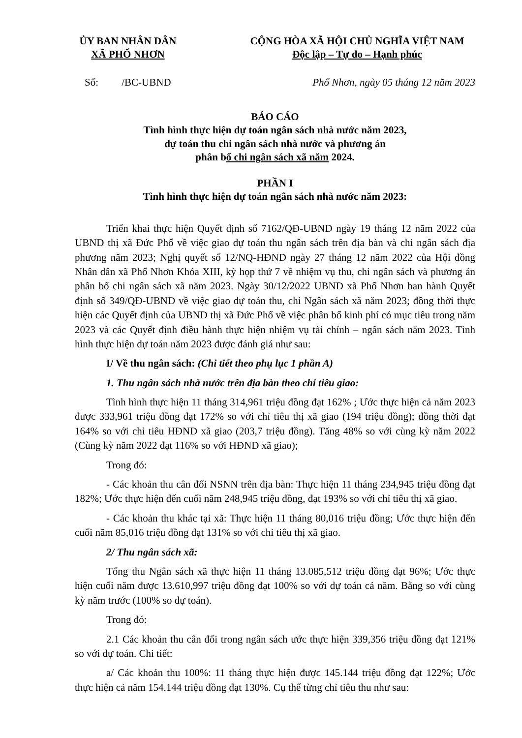ỦY BAN NHÂN DÂN
XÃ PHỔ NHƠN
CỘNG HÒA XÃ HỘI CHỦ NGHĨA VIỆT NAM
Độc lập – Tự do – Hạnh phúc
Số: /BC-UBND Phổ Nhơn, ngày 05 tháng 12 năm 2023
BÁO CÁO
Tình hình thực hiện dự toán ngân sách nhà nước năm 2023,
dự toán thu chi ngân sách nhà nước và phương án
phân bổ chi ngân sách xã năm 2024.
PHẦN I
Tình hình thực hiện dự toán ngân sách nhà nước năm 2023:
Triển khai thực hiện Quyết định số 7162/QĐ-UBND ngày 19 tháng 12 năm 2022 của UBND thị xã Đức Phổ về việc giao dự toán thu ngân sách trên địa bàn và chi ngân sách địa phương năm 2023; Nghị quyết số 12/NQ-HĐND ngày 27 tháng 12 năm 2022 của Hội đồng Nhân dân xã Phổ Nhơn Khóa XIII, kỳ họp thứ 7 về nhiệm vụ thu, chi ngân sách và phương án phân bổ chi ngân sách xã năm 2023. Ngày 30/12/2022 UBND xã Phổ Nhơn ban hành Quyết định số 349/QĐ-UBND về việc giao dự toán thu, chi Ngân sách xã năm 2023; đồng thời thực hiện các Quyết định của UBND thị xã Đức Phổ về việc phân bổ kinh phí có mục tiêu trong năm 2023 và các Quyết định điều hành thực hiện nhiệm vụ tài chính – ngân sách năm 2023. Tình hình thực hiện dự toán năm 2023 được đánh giá như sau:
I/ Về thu ngân sách: (Chi tiết theo phụ lục 1 phần A)
1. Thu ngân sách nhà nước trên địa bàn theo chỉ tiêu giao:
Tình hình thực hiện 11 tháng 314,961 triệu đồng đạt 162% ; Ước thực hiện cả năm 2023 được 333,961 triệu đồng đạt 172% so với chỉ tiêu thị xã giao (194 triệu đồng); đồng thời đạt 164% so với chỉ tiêu HĐND xã giao (203,7 triệu đồng). Tăng 48% so với cùng kỳ năm 2022 (Cùng kỳ năm 2022 đạt 116% so với HĐND xã giao);
Trong đó:
- Các khoản thu cân đối NSNN trên địa bàn: Thực hiện 11 tháng 234,945 triệu đồng đạt 182%; Ước thực hiện đến cuối năm 248,945 triệu đồng, đạt 193% so với chỉ tiêu thị xã giao.
- Các khoản thu khác tại xã: Thực hiện 11 tháng 80,016 triệu đồng; Ước thực hiện đến cuối năm 85,016 triệu đồng đạt 131% so với chỉ tiêu thị xã giao.
2/ Thu ngân sách xã:
Tổng thu Ngân sách xã thực hiện 11 tháng 13.085,512 triệu đồng đạt 96%; Ước thực hiện cuối năm được 13.610,997 triệu đồng đạt 100% so với dự toán cả năm. Bằng so với cùng kỳ năm trước (100% so dự toán).
Trong đó:
2.1 Các khoản thu cân đối trong ngân sách ước thực hiện 339,356 triệu đồng đạt 121% so với dự toán. Chi tiết:
a/ Các khoản thu 100%: 11 tháng thực hiện được 145.144 triệu đồng đạt 122%; Ước thực hiện cả năm 154.144 triệu đồng đạt 130%. Cụ thể từng chỉ tiêu thu như sau: